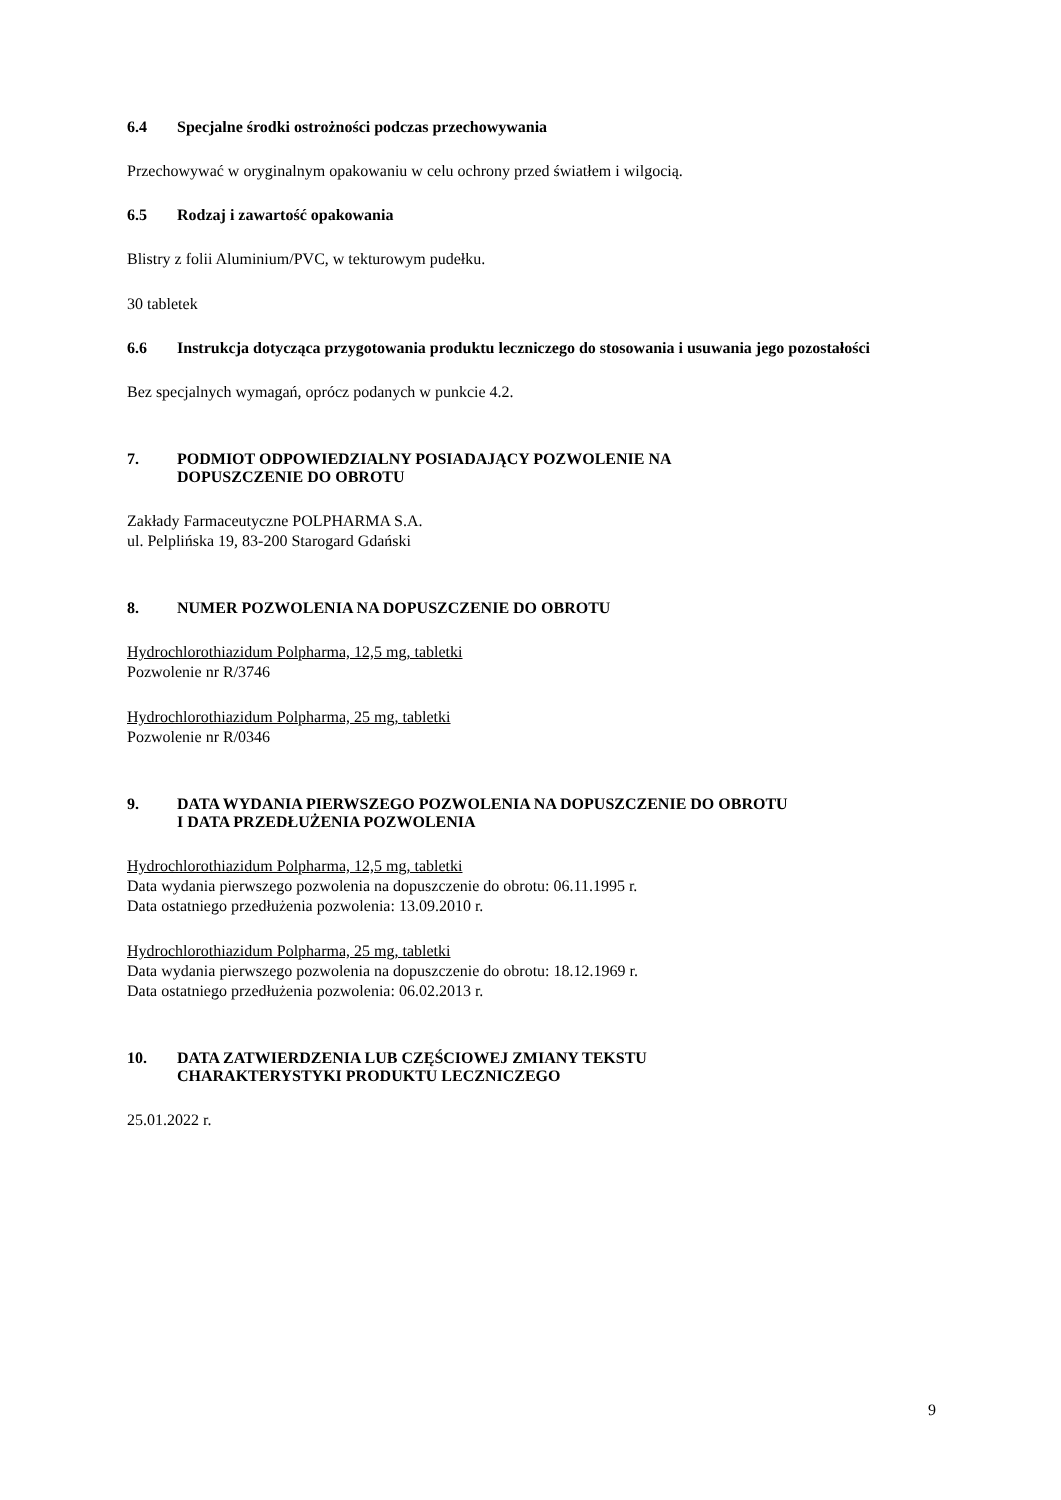6.4 Specjalne środki ostrożności podczas przechowywania
Przechowywać w oryginalnym opakowaniu w celu ochrony przed światłem i wilgocią.
6.5 Rodzaj i zawartość opakowania
Blistry z folii Aluminium/PVC, w tekturowym pudełku.
30 tabletek
6.6 Instrukcja dotycząca przygotowania produktu leczniczego do stosowania i usuwania jego pozostałości
Bez specjalnych wymagań, oprócz podanych w punkcie 4.2.
7. PODMIOT ODPOWIEDZIALNY POSIADAJĄCY POZWOLENIE NA
DOPUSZCZENIE DO OBROTU
Zakłady Farmaceutyczne POLPHARMA S.A.
ul. Pelplińska 19, 83-200 Starogard Gdański
8. NUMER POZWOLENIA NA DOPUSZCZENIE DO OBROTU
Hydrochlorothiazidum Polpharma, 12,5 mg, tabletki
Pozwolenie nr R/3746
Hydrochlorothiazidum Polpharma, 25 mg, tabletki
Pozwolenie nr R/0346
9. DATA WYDANIA PIERWSZEGO POZWOLENIA NA DOPUSZCZENIE DO OBROTU
I DATA PRZEDŁUŻENIA POZWOLENIA
Hydrochlorothiazidum Polpharma, 12,5 mg, tabletki
Data wydania pierwszego pozwolenia na dopuszczenie do obrotu: 06.11.1995 r.
Data ostatniego przedłużenia pozwolenia: 13.09.2010 r.
Hydrochlorothiazidum Polpharma, 25 mg, tabletki
Data wydania pierwszego pozwolenia na dopuszczenie do obrotu: 18.12.1969 r.
Data ostatniego przedłużenia pozwolenia: 06.02.2013 r.
10. DATA ZATWIERDZENIA LUB CZĘŚCIOWEJ ZMIANY TEKSTU
CHARAKTERYSTYKI PRODUKTU LECZNICZEGO
25.01.2022 r.
9